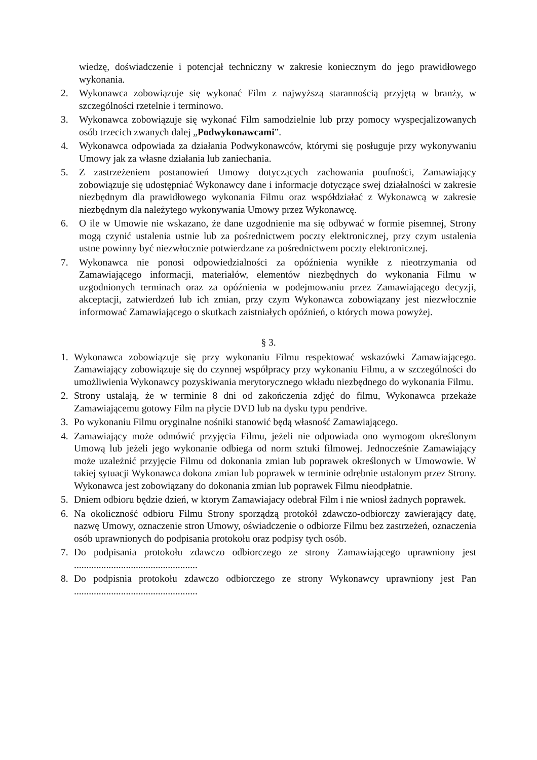wiedzę, doświadczenie i potencjał techniczny w zakresie koniecznym do jego prawidłowego wykonania.
2. Wykonawca zobowiązuje się wykonać Film z najwyższą starannością przyjętą w branży, w szczególności rzetelnie i terminowo.
3. Wykonawca zobowiązuje się wykonać Film samodzielnie lub przy pomocy wyspecjalizowanych osób trzecich zwanych dalej „Podwykonawcami”.
4. Wykonawca odpowiada za działania Podwykonawców, którymi się posługuje przy wykonywaniu Umowy jak za własne działania lub zaniechania.
5. Z zastrzeżeniem postanowień Umowy dotyczących zachowania poufności, Zamawiający zobowiązuje się udostępniać Wykonawcy dane i informacje dotyczące swej działalności w zakresie niezbędnym dla prawidłowego wykonania Filmu oraz współdziałać z Wykonawcą w zakresie niezbędnym dla należytego wykonywania Umowy przez Wykonawcę.
6. O ile w Umowie nie wskazano, że dane uzgodnienie ma się odbywać w formie pisemnej, Strony mogą czynić ustalenia ustnie lub za pośrednictwem poczty elektronicznej, przy czym ustalenia ustne powinny być niezwłocznie potwierdzane za pośrednictwem poczty elektronicznej.
7. Wykonawca nie ponosi odpowiedzialności za opóźnienia wynikłe z nieotrzymania od Zamawiającego informacji, materiałów, elementów niezbędnych do wykonania Filmu w uzgodnionych terminach oraz za opóźnienia w podejmowaniu przez Zamawiającego decyzji, akceptacji, zatwierdzeń lub ich zmian, przy czym Wykonawca zobowiązany jest niezwłocznie informować Zamawiającego o skutkach zaistniałych opóźnień, o których mowa powyżej.
§ 3.
1. Wykonawca zobowiązuje się przy wykonaniu Filmu respektować wskazówki Zamawiającego. Zamawiający zobowiązuje się do czynnej współpracy przy wykonaniu Filmu, a w szczególności do umożliwienia Wykonawcy pozyskiwania merytorycznego wkładu niezbędnego do wykonania Filmu.
2. Strony ustalają, że w terminie 8 dni od zakończenia zdjęć do filmu, Wykonawca przekaże Zamawiającemu gotowy Film na płycie DVD lub na dysku typu pendrive.
3. Po wykonaniu Filmu oryginalne nośniki stanowić będą własność Zamawiającego.
4. Zamawiający może odmówić przyjęcia Filmu, jeżeli nie odpowiada ono wymogom określonym Umową lub jeżeli jego wykonanie odbiega od norm sztuki filmowej. Jednocześnie Zamawiający może uzależnić przyjęcie Filmu od dokonania zmian lub poprawek określonych w Umowowie. W takiej sytuacji Wykonawca dokona zmian lub poprawek w terminie odrębnie ustalonym przez Strony. Wykonawca jest zobowiązany do dokonania zmian lub poprawek Filmu nieodpłatnie.
5. Dniem odbioru będzie dzień, w ktorym Zamawiajacy odebrał Film i nie wniosł żadnych poprawek.
6. Na okoliczność odbioru Filmu Strony sporządzą protokół zdawczo-odbiorczy zawierający datę, nazwę Umowy, oznaczenie stron Umowy, oświadczenie o odbiorze Filmu bez zastrzeżeń, oznaczenia osób uprawnionych do podpisania protokołu oraz podpisy tych osób.
7. Do podpisania protokołu zdawczo odbiorczego ze strony Zamawiającego uprawniony jest ..................................................
8. Do podpisnia protokołu zdawczo odbiorczego ze strony Wykonawcy uprawniony jest Pan ..................................................